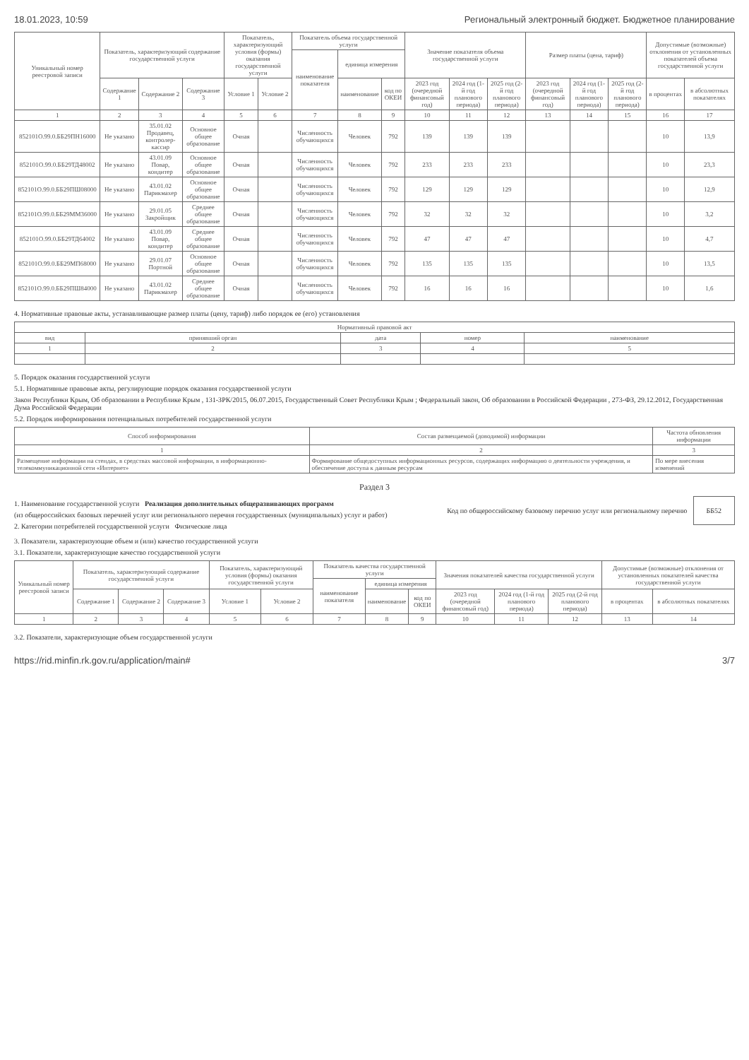18.01.2023, 10:59 Региональный электронный бюджет. Бюджетное планирование
| Уникальный номер реестровой записи | Показатель, характеризующий содержание государственной услуги | | | Показатель, характеризующий условия (формы) оказания государственной услуги | | Показатель объема государственной услуги | | | Значение показателя объема государственной услуги | | | Размер платы (цена, тариф) | | | Допустимые (возможные) отклонения от установленных показателей объема государственной услуги | |
| --- | --- | --- | --- | --- | --- | --- | --- | --- | --- | --- | --- | --- | --- | --- | --- | --- |
| | | | | | | наименование показателя | единица измерения | | | | | | | | | |
| | Содержание 1 | Содержание 2 | Содержание 3 | Условие 1 | Условие 2 | | наименование | код по ОКЕИ | 2023 год (очередной финансовый год) | 2024 год (1-й год планового периода) | 2025 год (2-й год планового периода) | 2023 год (очередной финансовый год) | 2024 год (1-й год планового периода) | 2025 год (2-й год планового периода) | в процентах | в абсолютных показателях |
| 1 | 2 | 3 | 4 | 5 | 6 | 7 | 8 | 9 | 10 | 11 | 12 | 13 | 14 | 15 | 16 | 17 |
| 852101О.99.0.ББ29ПН16000 | Не указано | 35.01.02 Продавец, контролер-кассир | Основное общее образование | Очная | | Численность обучающихся | Человек | 792 | 139 | 139 | 139 | | | | 10 | 13,9 |
| 852101О.99.0.ББ29ТД48002 | Не указано | 43.01.09 Повар, кондитер | Основное общее образование | Очная | | Численность обучающихся | Человек | 792 | 233 | 233 | 233 | | | | 10 | 23,3 |
| 852101О.99.0.ББ29ПШ08000 | Не указано | 43.01.02 Парикмахер | Основное общее образование | Очная | | Численность обучающихся | Человек | 792 | 129 | 129 | 129 | | | | 10 | 12,9 |
| 852101О.99.0.ББ29ММ36000 | Не указано | 29.01.05 Закройщик | Среднее общее образование | Очная | | Численность обучающихся | Человек | 792 | 32 | 32 | 32 | | | | 10 | 3,2 |
| 852101О.99.0.ББ29ТД64002 | Не указано | 43.01.09 Повар, кондитер | Среднее общее образование | Очная | | Численность обучающихся | Человек | 792 | 47 | 47 | 47 | | | | 10 | 4,7 |
| 852101О.99.0.ББ29МП68000 | Не указано | 29.01.07 Портной | Основное общее образование | Очная | | Численность обучающихся | Человек | 792 | 135 | 135 | 135 | | | | 10 | 13,5 |
| 852101О.99.0.ББ29ПШ84000 | Не указано | 43.01.02 Парикмахер | Среднее общее образование | Очная | | Численность обучающихся | Человек | 792 | 16 | 16 | 16 | | | | 10 | 1,6 |
4. Нормативные правовые акты, устанавливающие размер платы (цену, тариф) либо порядок ее (его) установления
| Нормативный правовой акт | | | | |
| --- | --- | --- | --- | --- |
| вид | принявший орган | дата | номер | наименование |
| 1 | 2 | 3 | 4 | 5 |
5. Порядок оказания государственной услуги
5.1. Нормативные правовые акты, регулирующие порядок оказания государственной услуги
Закон Республики Крым, Об образовании в Республике Крым , 131-ЗРК/2015, 06.07.2015, Государственный Совет Республики Крым ; Федеральный закон, Об образовании в Российской Федерации , 273-ФЗ, 29.12.2012, Государственная Дума Российской Федерации
5.2. Порядок информирования потенциальных потребителей государственной услуги
| Способ информирования | Состав размещаемой (доводимой) информации | Частота обновления информации |
| --- | --- | --- |
| 1 | 2 | 3 |
| Размещение информации на стендах, в средствах массовой информации, в информационно-телекоммуникационной сети «Интернет» | Формирование общедоступных информационных ресурсов, содержащих информацию о деятельности учреждения, и обеспечение доступа к данным ресурсам | По мере внесения изменений |
Раздел 3
1. Наименование государственной услуги Реализация дополнительных общеразвивающих программ
(из общероссийских базовых перечней услуг или регионального перечня государственных (муниципальных) услуг и работ)
2. Категории потребителей государственной услуги Физические лица
Код по общероссийскому базовому перечню услуг или региональному перечню
ББ52
3. Показатели, характеризующие объем и (или) качество государственной услуги
3.1. Показатели, характеризующие качество государственной услуги
| Уникальный номер реестровой записи | Показатель, характеризующий содержание государственной услуги | | | Показатель, характеризующий условия (формы) оказания государственной услуги | | Показатель качества государственной услуги | | | Значения показателей качества государственной услуги | | | Допустимые (возможные) отклонения от установленных показателей качества государственной услуги | |
| --- | --- | --- | --- | --- | --- | --- | --- | --- | --- | --- | --- | --- | --- |
| | | | | | | наименование показателя | единица измерения | | | | | | |
| | Содержание 1 | Содержание 2 | Содержание 3 | Условие 1 | Условие 2 | | наименование | код по ОКЕИ | 2023 год (очередной финансовый год) | 2024 год (1-й год планового периода) | 2025 год (2-й год планового периода) | в процентах | в абсолютных показателях |
| 1 | 2 | 3 | 4 | 5 | 6 | 7 | 8 | 9 | 10 | 11 | 12 | 13 | 14 |
3.2. Показатели, характеризующие объем государственной услуги
https://rid.minfin.rk.gov.ru/application/main# 3/7